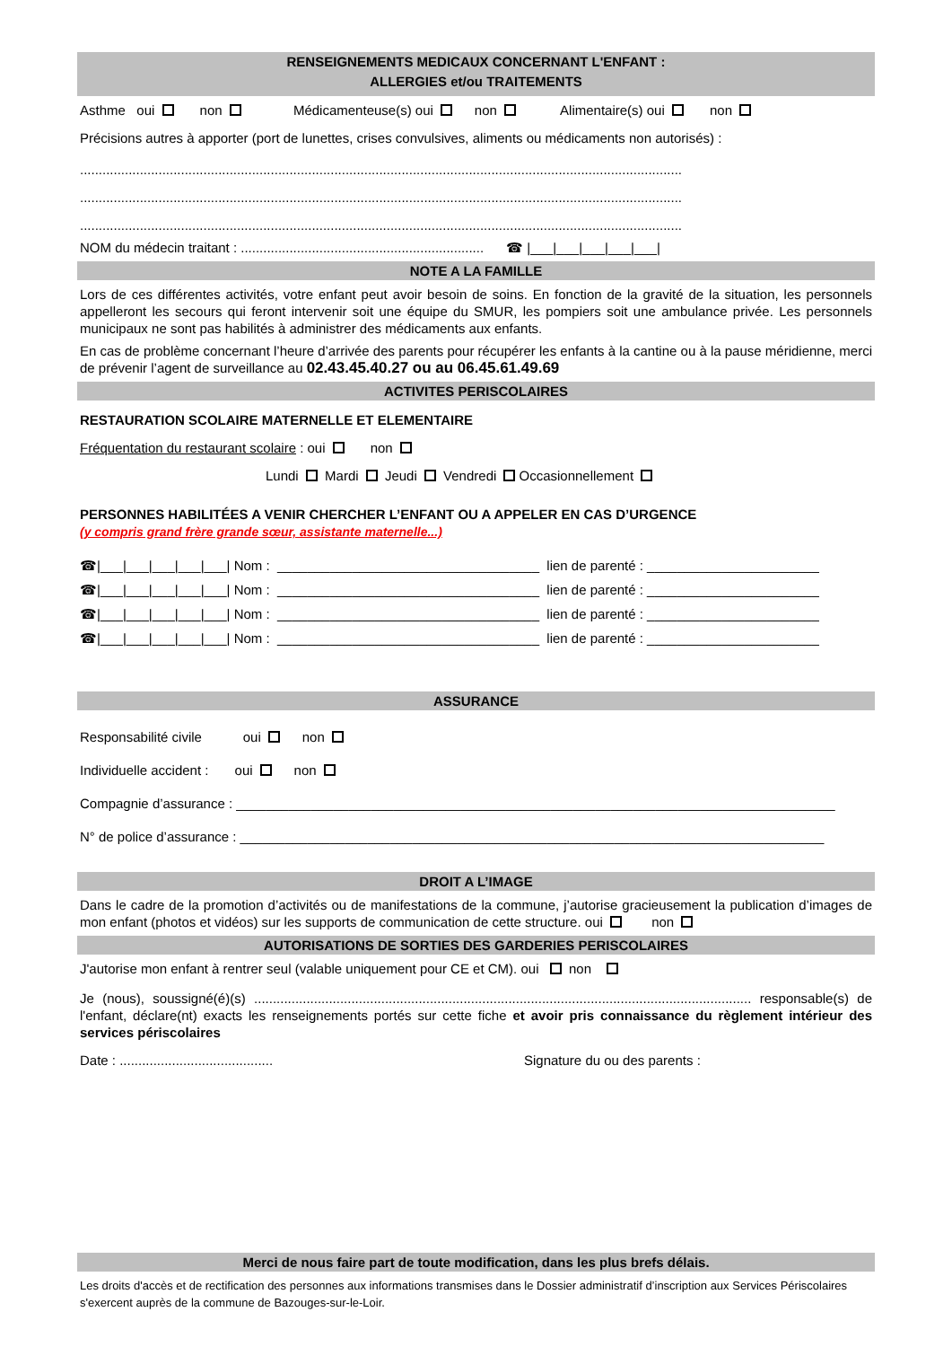RENSEIGNEMENTS MEDICAUX CONCERNANT L'ENFANT :
ALLERGIES et/ou TRAITEMENTS
Asthme oui non Médicamenteuse(s) oui non Alimentaire(s) oui non
Précisions autres à apporter (port de lunettes, crises convulsives, aliments ou médicaments non autorisés) :
.................................................................................................................................................................
.................................................................................................................................................................
.................................................................................................................................................................
NOM du médecin traitant : ................................................................. ☎ |___|___|___|___|___|
NOTE A LA FAMILLE
Lors de ces différentes activités, votre enfant peut avoir besoin de soins. En fonction de la gravité de la situation, les personnels appelleront les secours qui feront intervenir soit une équipe du SMUR, les pompiers soit une ambulance privée. Les personnels municipaux ne sont pas habilités à administrer des médicaments aux enfants.
En cas de problème concernant l’heure d’arrivée des parents pour récupérer les enfants à la cantine ou à la pause méridienne, merci de prévenir l’agent de surveillance au 02.43.45.40.27 ou au 06.45.61.49.69
ACTIVITES PERISCOLAIRES
RESTAURATION SCOLAIRE MATERNELLE ET ELEMENTAIRE
Fréquentation du restaurant scolaire : oui non
Lundi Mardi Jeudi Vendredi Occasionnellement
PERSONNES HABILITÉES A VENIR CHERCHER L’ENFANT OU A APPELER EN CAS D’URGENCE
(y compris grand frère grande sœur, assistante maternelle...)
☎|___|___|___|___|___| Nom : ___________________________________ lien de parenté : _______________________
☎|___|___|___|___|___| Nom : ___________________________________ lien de parenté : _______________________
☎|___|___|___|___|___| Nom : ___________________________________ lien de parenté : _______________________
☎|___|___|___|___|___| Nom : ___________________________________ lien de parenté : _______________________
ASSURANCE
Responsabilité civile oui non
Individuelle accident : oui non
Compagnie d’assurance : ________________________________________________________________________________
N° de police d’assurance : ______________________________________________________________________________
DROIT A L’IMAGE
Dans le cadre de la promotion d’activités ou de manifestations de la commune, j’autorise gracieusement la publication d’images de mon enfant (photos et vidéos) sur les supports de communication de cette structure. oui non
AUTORISATIONS DE SORTIES DES GARDERIES PERISCOLAIRES
J'autorise mon enfant à rentrer seul (valable uniquement pour CE et CM). oui non
Je (nous), soussigné(é)(s) ..................................................................................................................................... responsable(s) de l'enfant, déclare(nt) exacts les renseignements portés sur cette fiche et avoir pris connaissance du règlement intérieur des services périscolaires
Date : ......................................... Signature du ou des parents :
Merci de nous faire part de toute modification, dans les plus brefs délais.
Les droits d'accès et de rectification des personnes aux informations transmises dans le Dossier administratif d’inscription aux Services Périscolaires s'exercent auprès de la commune de Bazouges-sur-le-Loir.